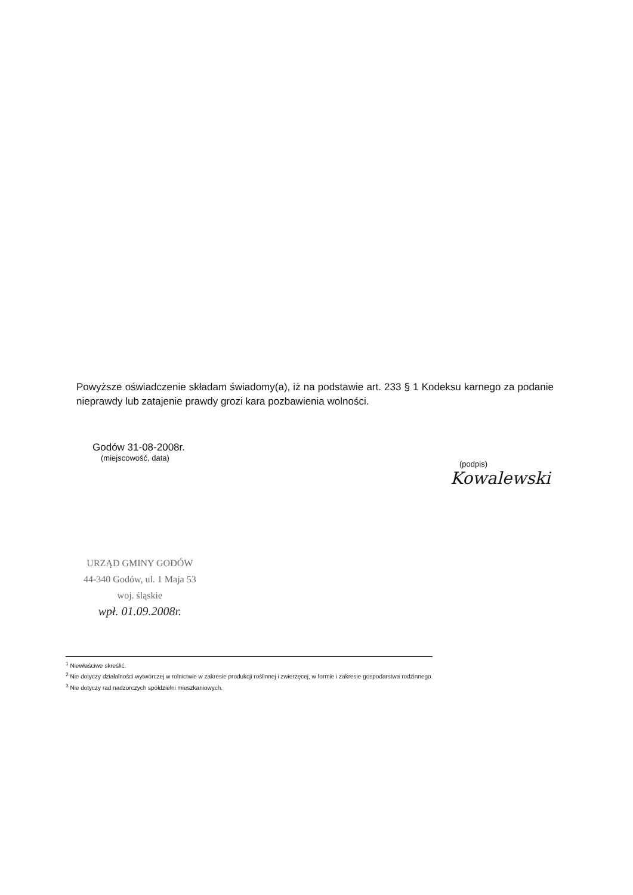Powyższe oświadczenie składam świadomy(a), iż na podstawie art. 233 § 1 Kodeksu karnego za podanie nieprawdy lub zatajenie prawdy grozi kara pozbawienia wolności.
Godów 31-08-2008r.
(miejscowość, data)
(podpis)
Kowalewski
URZĄD GMINY GODÓW
44-340 Godów, ul. 1 Maja 53
woj. śląskie
wpł. 01.09.2008r.
<sup>1</sup> Niewłaściwe skreślić.
<sup>2</sup> Nie dotyczy działalności wytwórczej w rolnictwie w zakresie produkcji roślinnej i zwierzęcej, w formie i zakresie gospodarstwa rodzinnego.
<sup>3</sup> Nie dotyczy rad nadzorczych spółdzielni mieszkaniowych.